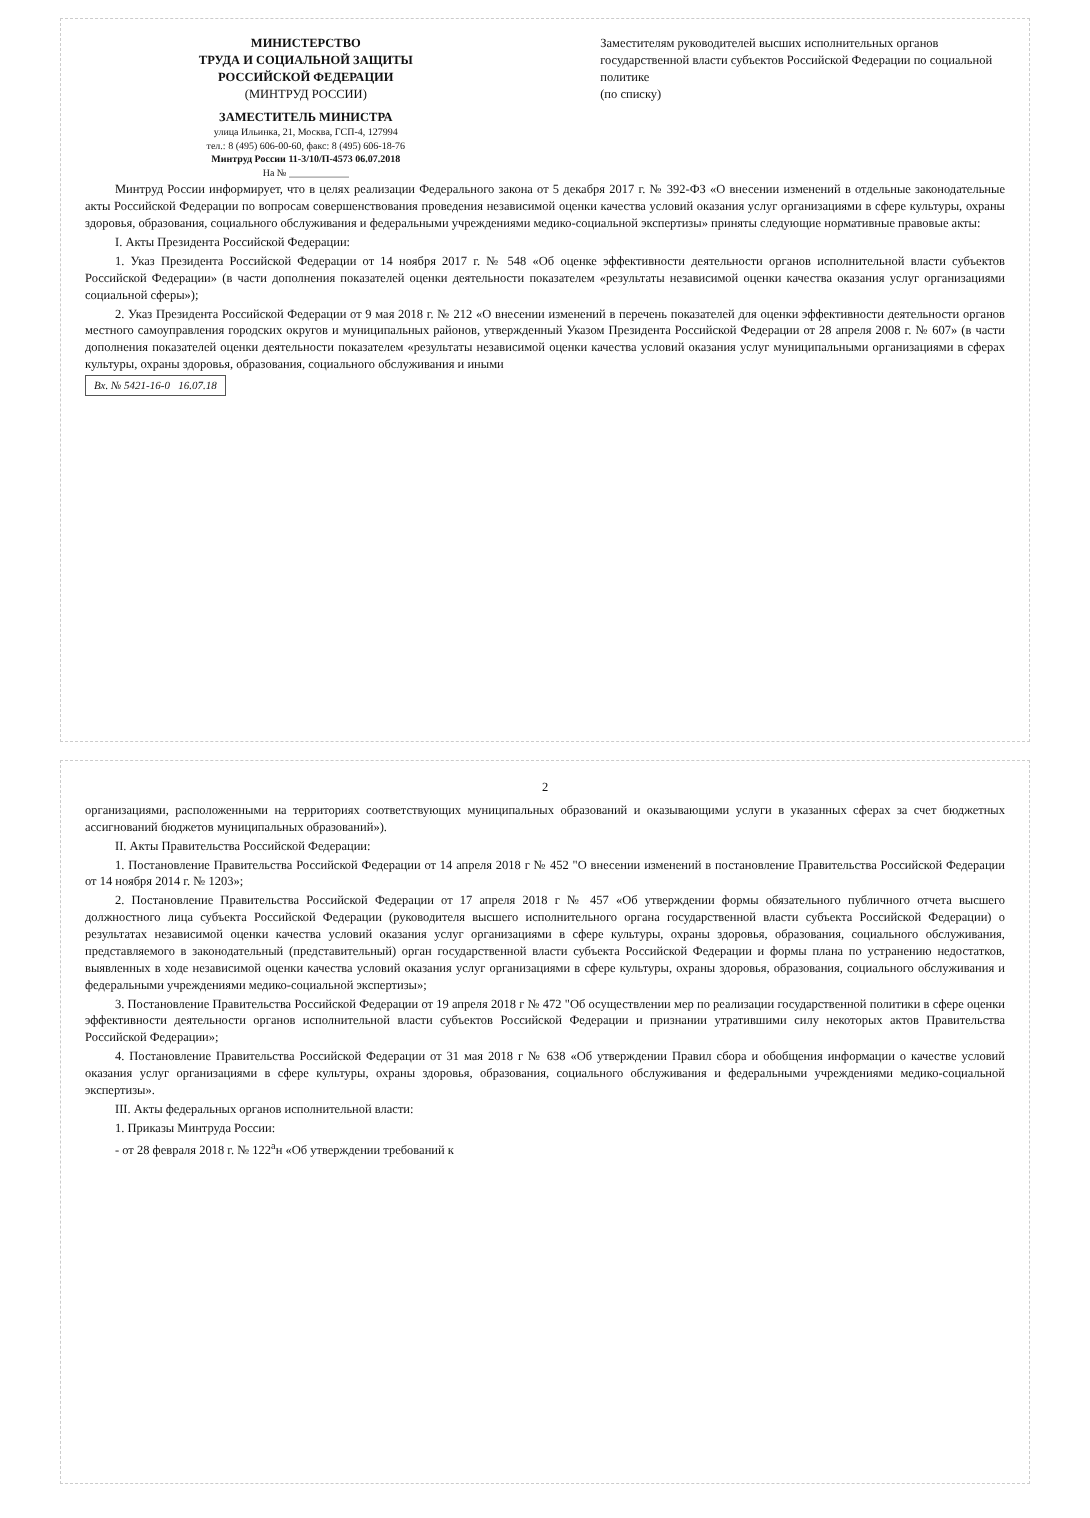МИНИСТЕРСТВО
ТРУДА И СОЦИАЛЬНОЙ ЗАЩИТЫ
РОССИЙСКОЙ ФЕДЕРАЦИИ
(МИНТРУД РОССИИ)
ЗАМЕСТИТЕЛЬ МИНИСТРА
улица Ильинка, 21, Москва, ГСП-4, 127994
тел.: 8 (495) 606-00-60, факс: 8 (495) 606-18-76
Минтруд России 11-3/10/П-4573 06.07.2018
На № ____________
Заместителям руководителей высших исполнительных органов государственной власти субъектов Российской Федерации по социальной политике
(по списку)
Минтруд России информирует, что в целях реализации Федерального закона от 5 декабря 2017 г. № 392-ФЗ «О внесении изменений в отдельные законодательные акты Российской Федерации по вопросам совершенствования проведения независимой оценки качества условий оказания услуг организациями в сфере культуры, охраны здоровья, образования, социального обслуживания и федеральными учреждениями медико-социальной экспертизы» приняты следующие нормативные правовые акты:
I. Акты Президента Российской Федерации:
1. Указ Президента Российской Федерации от 14 ноября 2017 г. № 548 «Об оценке эффективности деятельности органов исполнительной власти субъектов Российской Федерации» (в части дополнения показателей оценки деятельности показателем «результаты независимой оценки качества оказания услуг организациями социальной сферы»);
2. Указ Президента Российской Федерации от 9 мая 2018 г. № 212 «О внесении изменений в перечень показателей для оценки эффективности деятельности органов местного самоуправления городских округов и муниципальных районов, утвержденный Указом Президента Российской Федерации от 28 апреля 2008 г. № 607» (в части дополнения показателей оценки деятельности показателем «результаты независимой оценки качества условий оказания услуг муниципальными организациями в сферах культуры, охраны здоровья, образования, социального обслуживания и иными
Вх. № 5421-16-0 16.07.18
2
организациями, расположенными на территориях соответствующих муниципальных образований и оказывающими услуги в указанных сферах за счет бюджетных ассигнований бюджетов муниципальных образований»).
II. Акты Правительства Российской Федерации:
1. Постановление Правительства Российской Федерации от 14 апреля 2018 г № 452 "О внесении изменений в постановление Правительства Российской Федерации от 14 ноября 2014 г. № 1203»;
2. Постановление Правительства Российской Федерации от 17 апреля 2018 г № 457 «Об утверждении формы обязательного публичного отчета высшего должностного лица субъекта Российской Федерации (руководителя высшего исполнительного органа государственной власти субъекта Российской Федерации) о результатах независимой оценки качества условий оказания услуг организациями в сфере культуры, охраны здоровья, образования, социального обслуживания, представляемого в законодательный (представительный) орган государственной власти субъекта Российской Федерации и формы плана по устранению недостатков, выявленных в ходе независимой оценки качества условий оказания услуг организациями в сфере культуры, охраны здоровья, образования, социального обслуживания и федеральными учреждениями медико-социальной экспертизы»;
3. Постановление Правительства Российской Федерации от 19 апреля 2018 г № 472 "Об осуществлении мер по реализации государственной политики в сфере оценки эффективности деятельности органов исполнительной власти субъектов Российской Федерации и признании утратившими силу некоторых актов Правительства Российской Федерации»;
4. Постановление Правительства Российской Федерации от 31 мая 2018 г № 638 «Об утверждении Правил сбора и обобщения информации о качестве условий оказания услуг организациями в сфере культуры, охраны здоровья, образования, социального обслуживания и федеральными учреждениями медико-социальной экспертизы».
III. Акты федеральных органов исполнительной власти:
1. Приказы Минтруда России:
- от 28 февраля 2018 г. № 122<sup>а</sup>н «Об утверждении требований к